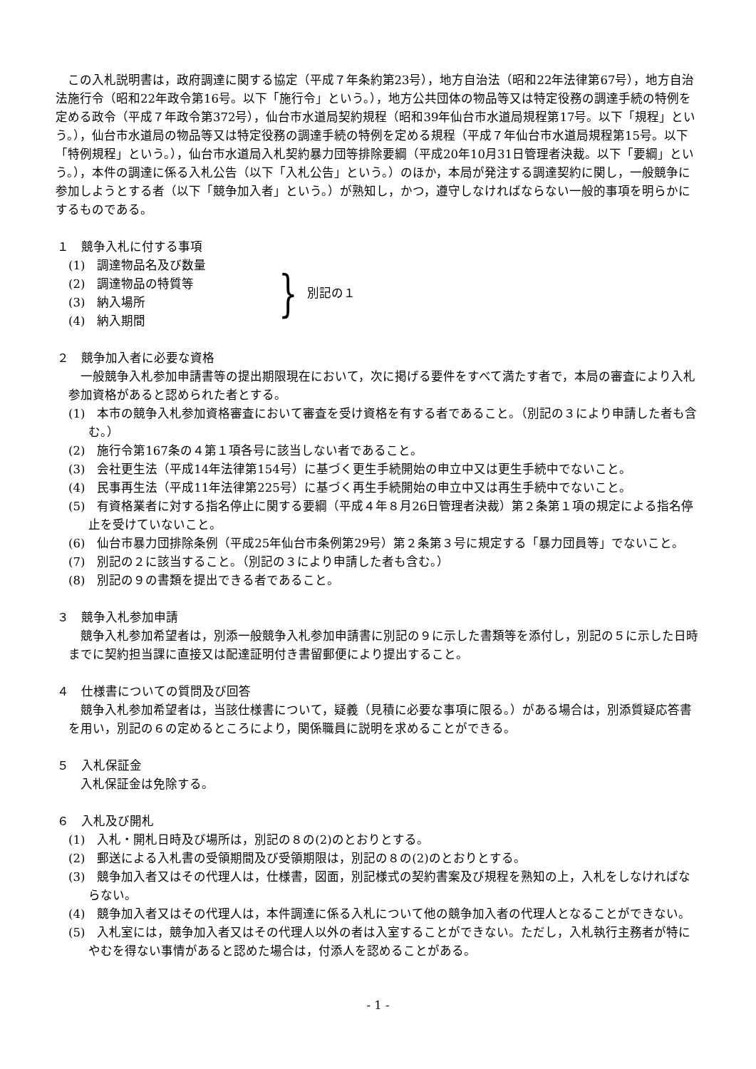この入札説明書は，政府調達に関する協定（平成７年条約第23号），地方自治法（昭和22年法律第67号），地方自治法施行令（昭和22年政令第16号。以下「施行令」という。），地方公共団体の物品等又は特定役務の調達手続の特例を定める政令（平成７年政令第372号），仙台市水道局契約規程（昭和39年仙台市水道局規程第17号。以下「規程」という。），仙台市水道局の物品等又は特定役務の調達手続の特例を定める規程（平成７年仙台市水道局規程第15号。以下「特例規程」という。），仙台市水道局入札契約暴力団等排除要綱（平成20年10月31日管理者決裁。以下「要綱」という。），本件の調達に係る入札公告（以下「入札公告」という。）のほか，本局が発注する調達契約に関し，一般競争に参加しようとする者（以下「競争加入者」という。）が熟知し，かつ，遵守しなければならない一般的事項を明らかにするものである。
１　競争入札に付する事項
(1)　調達物品名及び数量
(2)　調達物品の特質等
(3)　納入場所
(4)　納入期間
} 別記の１
２　競争加入者に必要な資格
一般競争入札参加申請書等の提出期限現在において，次に掲げる要件をすべて満たす者で，本局の審査により入札参加資格があると認められた者とする。
(1)　本市の競争入札参加資格審査において審査を受け資格を有する者であること。（別記の３により申請した者も含む。）
(2)　施行令第167条の４第１項各号に該当しない者であること。
(3)　会社更生法（平成14年法律第154号）に基づく更生手続開始の申立中又は更生手続中でないこと。
(4)　民事再生法（平成11年法律第225号）に基づく再生手続開始の申立中又は再生手続中でないこと。
(5)　有資格業者に対する指名停止に関する要綱（平成４年８月26日管理者決裁）第２条第１項の規定による指名停止を受けていないこと。
(6)　仙台市暴力団排除条例（平成25年仙台市条例第29号）第２条第３号に規定する「暴力団員等」でないこと。
(7)　別記の２に該当すること。（別記の３により申請した者も含む。）
(8)　別記の９の書類を提出できる者であること。
３　競争入札参加申請
競争入札参加希望者は，別添一般競争入札参加申請書に別記の９に示した書類等を添付し，別記の５に示した日時までに契約担当課に直接又は配達証明付き書留郵便により提出すること。
４　仕様書についての質問及び回答
競争入札参加希望者は，当該仕様書について，疑義（見積に必要な事項に限る。）がある場合は，別添質疑応答書を用い，別記の６の定めるところにより，関係職員に説明を求めることができる。
５　入札保証金
入札保証金は免除する。
６　入札及び開札
(1)　入札・開札日時及び場所は，別記の８の(2)のとおりとする。
(2)　郵送による入札書の受領期間及び受領期限は，別記の８の(2)のとおりとする。
(3)　競争加入者又はその代理人は，仕様書，図面，別記様式の契約書案及び規程を熟知の上，入札をしなければならない。
(4)　競争加入者又はその代理人は，本件調達に係る入札について他の競争加入者の代理人となることができない。
(5)　入札室には，競争加入者又はその代理人以外の者は入室することができない。ただし，入札執行主務者が特にやむを得ない事情があると認めた場合は，付添人を認めることがある。
- 1 -